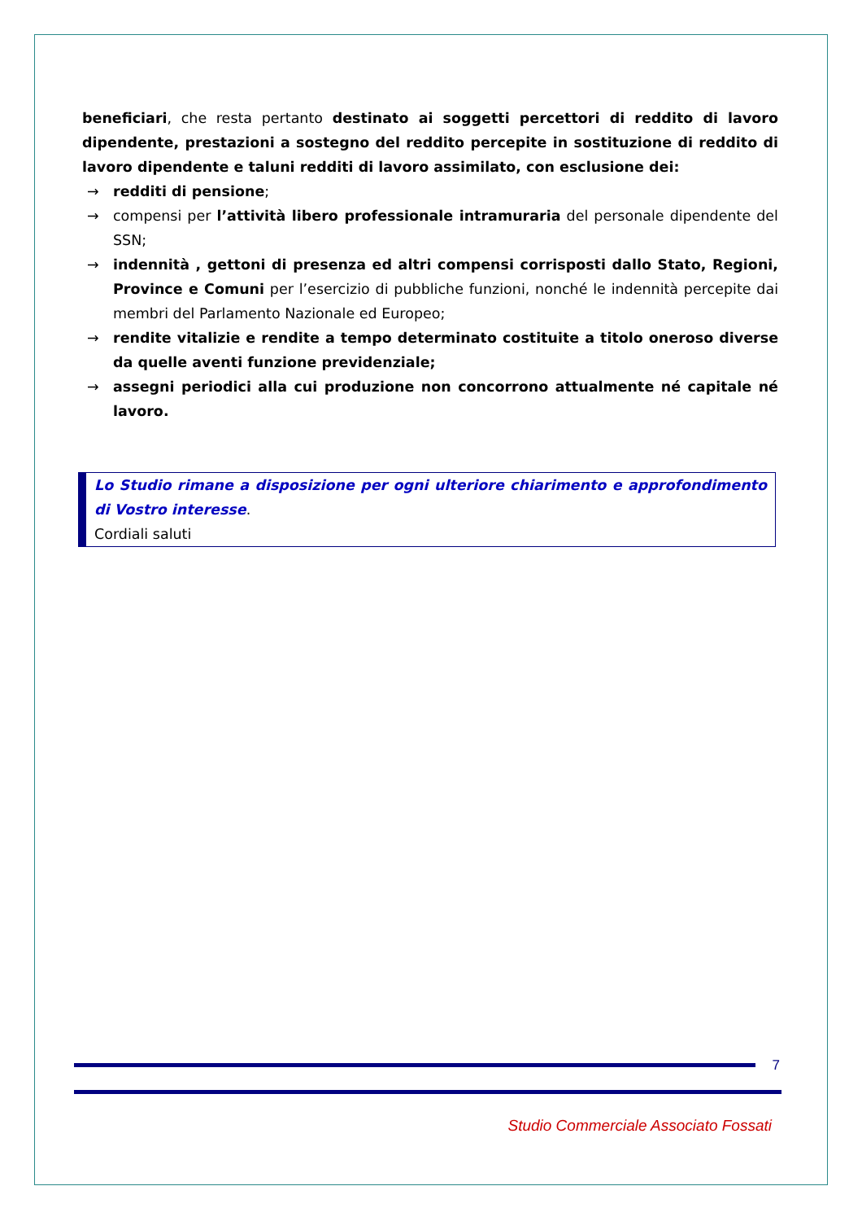beneficiari, che resta pertanto destinato ai soggetti percettori di reddito di lavoro dipendente, prestazioni a sostegno del reddito percepite in sostituzione di reddito di lavoro dipendente e taluni redditi di lavoro assimilato, con esclusione dei:
→ redditi di pensione;
→ compensi per l’attività libero professionale intramuraria del personale dipendente del SSN;
→ indennità , gettoni di presenza ed altri compensi corrisposti dallo Stato, Regioni, Province e Comuni per l’esercizio di pubbliche funzioni, nonché le indennità percepite dai membri del Parlamento Nazionale ed Europeo;
→ rendite vitalizie e rendite a tempo determinato costituite a titolo oneroso diverse da quelle aventi funzione previdenziale;
→ assegni periodici alla cui produzione non concorrono attualmente né capitale né lavoro.
Lo Studio rimane a disposizione per ogni ulteriore chiarimento e approfondimento di Vostro interesse.
Cordiali saluti
7
Studio Commerciale Associato Fossati